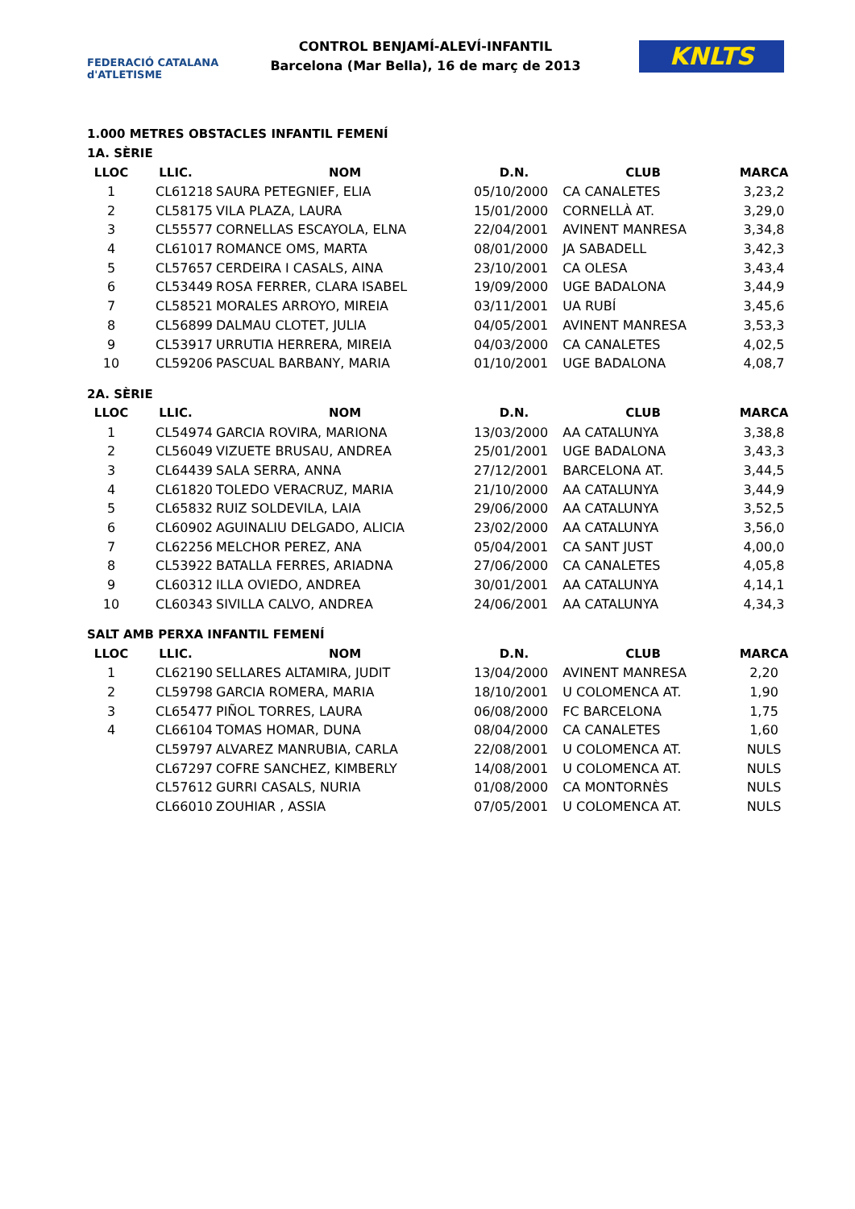FEDERACIÓ CATALANA d'ATLETISME
CONTROL BENJAMÍ-ALEVÍ-INFANTIL
Barcelona (Mar Bella), 16 de març de 2013
KNLTS
1.000 METRES OBSTACLES INFANTIL FEMENÍ
1A. SÈRIE
| LLOC | LLIC. | NOM | D.N. | CLUB | MARCA |
| --- | --- | --- | --- | --- | --- |
| 1 | CL61218 | SAURA PETEGNIEF, ELIA | 05/10/2000 | CA CANALETES | 3,23,2 |
| 2 | CL58175 | VILA PLAZA, LAURA | 15/01/2000 | CORNELLÀ AT. | 3,29,0 |
| 3 | CL55577 | CORNELLAS ESCAYOLA, ELNA | 22/04/2001 | AVINENT MANRESA | 3,34,8 |
| 4 | CL61017 | ROMANCE OMS, MARTA | 08/01/2000 | JA SABADELL | 3,42,3 |
| 5 | CL57657 | CERDEIRA I CASALS, AINA | 23/10/2001 | CA OLESA | 3,43,4 |
| 6 | CL53449 | ROSA FERRER, CLARA ISABEL | 19/09/2000 | UGE BADALONA | 3,44,9 |
| 7 | CL58521 | MORALES ARROYO, MIREIA | 03/11/2001 | UA RUBÍ | 3,45,6 |
| 8 | CL56899 | DALMAU CLOTET, JULIA | 04/05/2001 | AVINENT MANRESA | 3,53,3 |
| 9 | CL53917 | URRUTIA HERRERA, MIREIA | 04/03/2000 | CA CANALETES | 4,02,5 |
| 10 | CL59206 | PASCUAL BARBANY, MARIA | 01/10/2001 | UGE BADALONA | 4,08,7 |
2A. SÈRIE
| LLOC | LLIC. | NOM | D.N. | CLUB | MARCA |
| --- | --- | --- | --- | --- | --- |
| 1 | CL54974 | GARCIA ROVIRA, MARIONA | 13/03/2000 | AA CATALUNYA | 3,38,8 |
| 2 | CL56049 | VIZUETE BRUSAU, ANDREA | 25/01/2001 | UGE BADALONA | 3,43,3 |
| 3 | CL64439 | SALA SERRA, ANNA | 27/12/2001 | BARCELONA AT. | 3,44,5 |
| 4 | CL61820 | TOLEDO VERACRUZ, MARIA | 21/10/2000 | AA CATALUNYA | 3,44,9 |
| 5 | CL65832 | RUIZ SOLDEVILA, LAIA | 29/06/2000 | AA CATALUNYA | 3,52,5 |
| 6 | CL60902 | AGUINALIU DELGADO, ALICIA | 23/02/2000 | AA CATALUNYA | 3,56,0 |
| 7 | CL62256 | MELCHOR PEREZ, ANA | 05/04/2001 | CA SANT JUST | 4,00,0 |
| 8 | CL53922 | BATALLA FERRES, ARIADNA | 27/06/2000 | CA CANALETES | 4,05,8 |
| 9 | CL60312 | ILLA OVIEDO, ANDREA | 30/01/2001 | AA CATALUNYA | 4,14,1 |
| 10 | CL60343 | SIVILLA CALVO, ANDREA | 24/06/2001 | AA CATALUNYA | 4,34,3 |
SALT AMB PERXA INFANTIL FEMENÍ
| LLOC | LLIC. | NOM | D.N. | CLUB | MARCA |
| --- | --- | --- | --- | --- | --- |
| 1 | CL62190 | SELLARES ALTAMIRA, JUDIT | 13/04/2000 | AVINENT MANRESA | 2,20 |
| 2 | CL59798 | GARCIA ROMERA, MARIA | 18/10/2001 | U COLOMENCA AT. | 1,90 |
| 3 | CL65477 | PIÑOL TORRES, LAURA | 06/08/2000 | FC BARCELONA | 1,75 |
| 4 | CL66104 | TOMAS HOMAR, DUNA | 08/04/2000 | CA CANALETES | 1,60 |
| | CL59797 | ALVAREZ MANRUBIA, CARLA | 22/08/2001 | U COLOMENCA AT. | NULS |
| | CL67297 | COFRE SANCHEZ, KIMBERLY | 14/08/2001 | U COLOMENCA AT. | NULS |
| | CL57612 | GURRI CASALS, NURIA | 01/08/2000 | CA MONTORNÈS | NULS |
| | CL66010 | ZOUHIAR , ASSIA | 07/05/2001 | U COLOMENCA AT. | NULS |